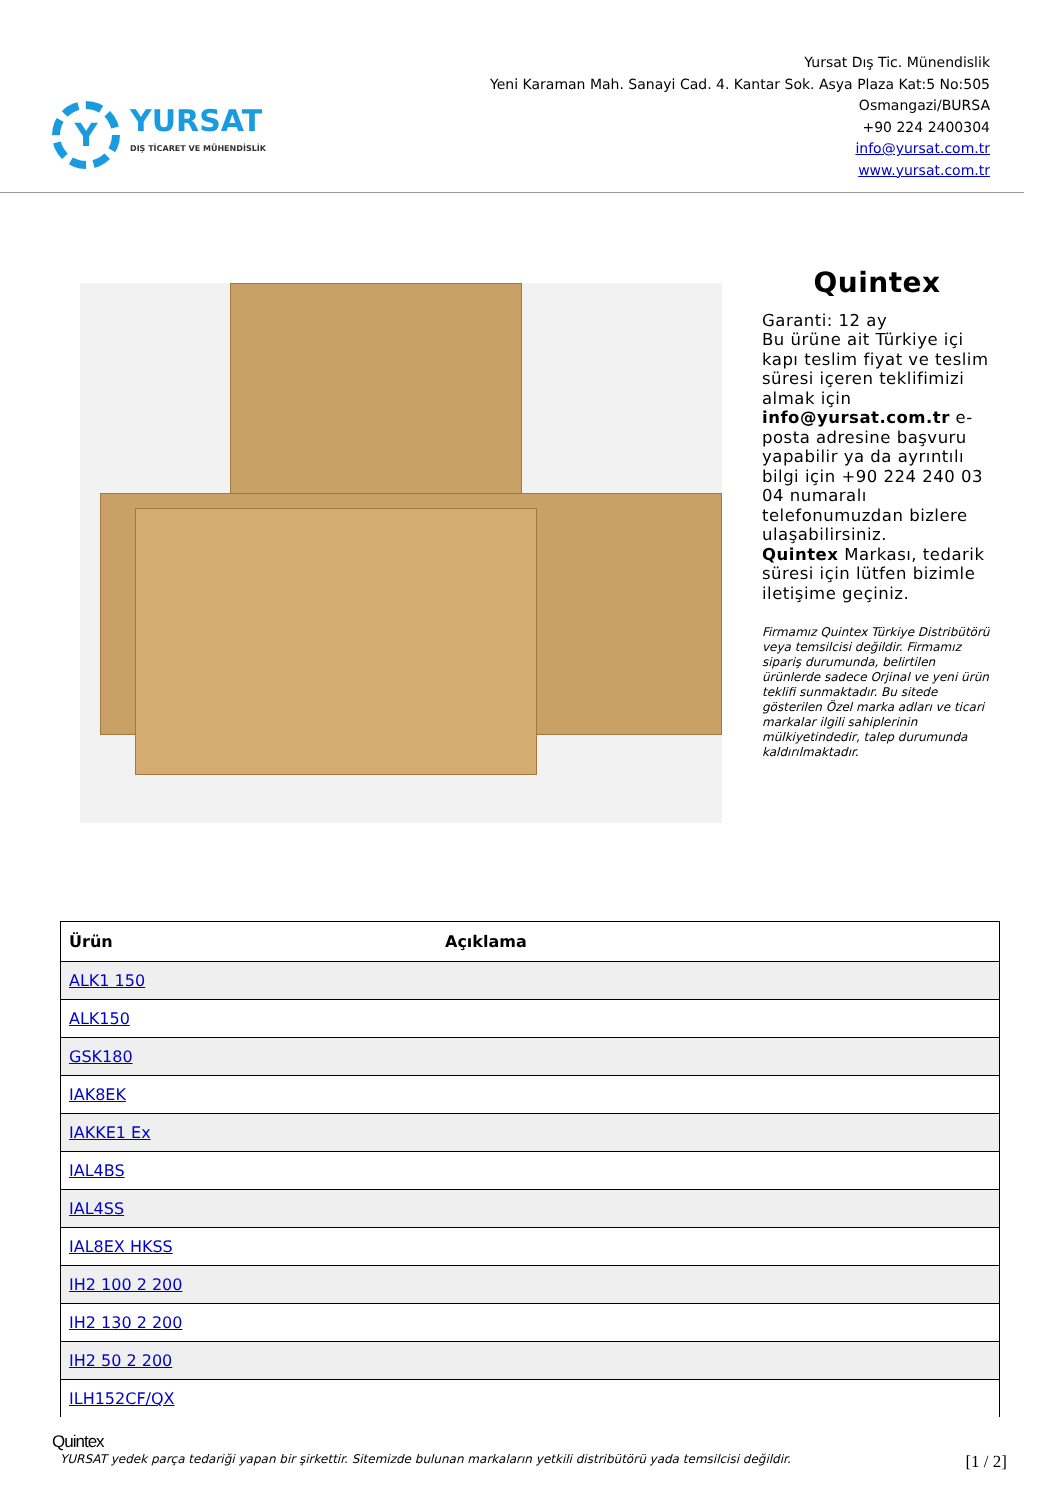Y
YURSAT
DIŞ TİCARET VE MÜHENDİSLİK
Yursat Dış Tic. Münendislik
Yeni Karaman Mah. Sanayi Cad. 4. Kantar Sok. Asya Plaza Kat:5 No:505
Osmangazi/BURSA
+90 224 2400304
info@yursat.com.tr
www.yursat.com.tr
Quintex
Garanti: 12 ay
Bu ürüne ait Türkiye içi kapı teslim fiyat ve teslim süresi içeren teklifimizi almak için info@yursat.com.tr e-posta adresine başvuru yapabilir ya da ayrıntılı bilgi için +90 224 240 03 04 numaralı telefonumuzdan bizlere ulaşabilirsiniz.
Quintex Markası, tedarik süresi için lütfen bizimle iletişime geçiniz.
Firmamız Quintex Türkiye Distribütörü veya temsilcisi değildir. Firmamız sipariş durumunda, belirtilen ürünlerde sadece Orjinal ve yeni ürün teklifi sunmaktadır. Bu sitede gösterilen Özel marka adları ve ticari markalar ilgili sahiplerinin mülkiyetindedir, talep durumunda kaldırılmaktadır.
| Ürün | Açıklama |
| --- | --- |
| ALK1 150 | |
| ALK150 | |
| GSK180 | |
| IAK8EK | |
| IAKKE1 Ex | |
| IAL4BS | |
| IAL4SS | |
| IAL8EX HKSS | |
| IH2 100 2 200 | |
| IH2 130 2 200 | |
| IH2 50 2 200 | |
| ILH152CF/QX | |
Quintex
YURSAT yedek parça tedariği yapan bir şirkettir. Sitemizde bulunan markaların yetkili distribütörü yada temsilcisi değildir. [1 / 2]